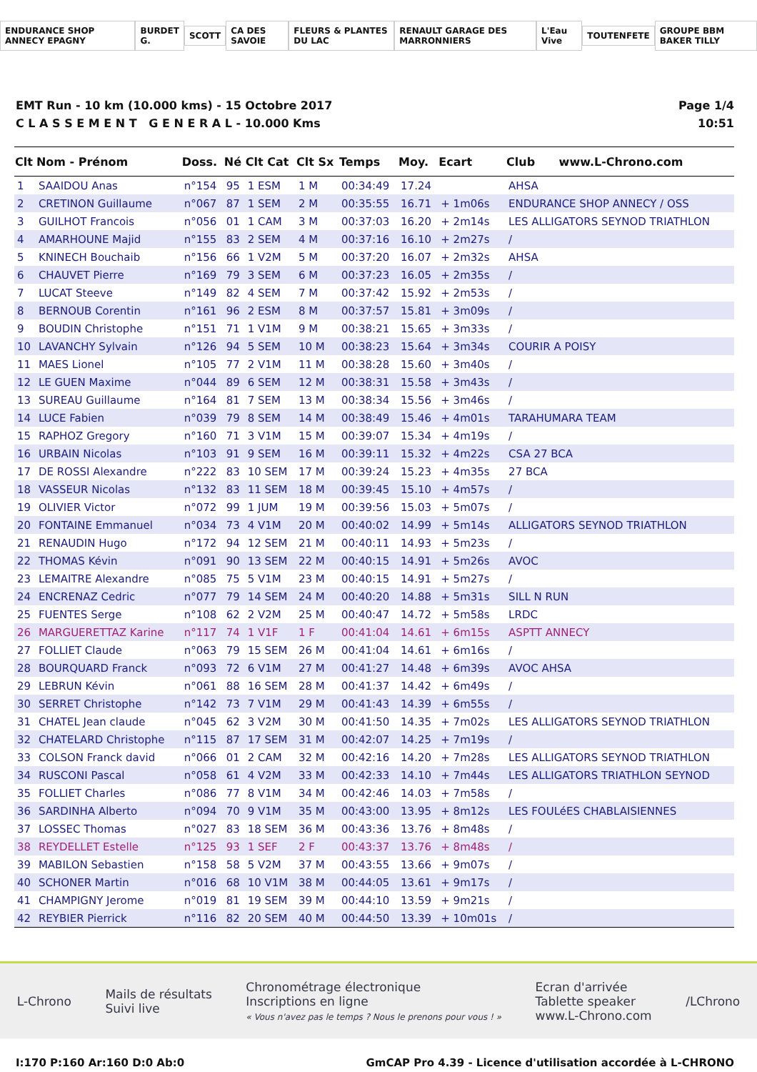ENDURANCE SHOP ANNECY EPAGNY BURDET G. SCOTT CA DES SAVOIE FLEURS & PLANTES DU LAC RENAULT GARAGE DES MARRONNIERS L'Eau Vive TOUTENFETE GROUPE BBM BAKER TILLY
EMT Run - 10 km (10.000 kms) - 15 Octobre 2017
C L A S S E M E N T G E N E R A L - 10.000 Kms
Page 1/4
10:51
| Clt | Nom - Prénom | Doss. | Né | Clt Cat | Clt Sx | Temps | Moy. | Ecart | Club www.L-Chrono.com |
| --- | --- | --- | --- | --- | --- | --- | --- | --- | --- |
| 1 | SAAIDOU Anas | n°154 | 95 | 1 ESM | 1 M | 00:34:49 | 17.24 | | AHSA |
| 2 | CRETINON Guillaume | n°067 | 87 | 1 SEM | 2 M | 00:35:55 | 16.71 | + 1m06s | ENDURANCE SHOP ANNECY / OSS |
| 3 | GUILHOT Francois | n°056 | 01 | 1 CAM | 3 M | 00:37:03 | 16.20 | + 2m14s | LES ALLIGATORS SEYNOD TRIATHLON |
| 4 | AMARHOUNE Majid | n°155 | 83 | 2 SEM | 4 M | 00:37:16 | 16.10 | + 2m27s | / |
| 5 | KNINECH Bouchaib | n°156 | 66 | 1 V2M | 5 M | 00:37:20 | 16.07 | + 2m32s | AHSA |
| 6 | CHAUVET Pierre | n°169 | 79 | 3 SEM | 6 M | 00:37:23 | 16.05 | + 2m35s | / |
| 7 | LUCAT Steeve | n°149 | 82 | 4 SEM | 7 M | 00:37:42 | 15.92 | + 2m53s | / |
| 8 | BERNOUB Corentin | n°161 | 96 | 2 ESM | 8 M | 00:37:57 | 15.81 | + 3m09s | / |
| 9 | BOUDIN Christophe | n°151 | 71 | 1 V1M | 9 M | 00:38:21 | 15.65 | + 3m33s | / |
| 10 | LAVANCHY Sylvain | n°126 | 94 | 5 SEM | 10 M | 00:38:23 | 15.64 | + 3m34s | COURIR A POISY |
| 11 | MAES Lionel | n°105 | 77 | 2 V1M | 11 M | 00:38:28 | 15.60 | + 3m40s | / |
| 12 | LE GUEN Maxime | n°044 | 89 | 6 SEM | 12 M | 00:38:31 | 15.58 | + 3m43s | / |
| 13 | SUREAU Guillaume | n°164 | 81 | 7 SEM | 13 M | 00:38:34 | 15.56 | + 3m46s | / |
| 14 | LUCE Fabien | n°039 | 79 | 8 SEM | 14 M | 00:38:49 | 15.46 | + 4m01s | TARAHUMARA TEAM |
| 15 | RAPHOZ Gregory | n°160 | 71 | 3 V1M | 15 M | 00:39:07 | 15.34 | + 4m19s | / |
| 16 | URBAIN Nicolas | n°103 | 91 | 9 SEM | 16 M | 00:39:11 | 15.32 | + 4m22s | CSA 27 BCA |
| 17 | DE ROSSI Alexandre | n°222 | 83 | 10 SEM | 17 M | 00:39:24 | 15.23 | + 4m35s | 27 BCA |
| 18 | VASSEUR Nicolas | n°132 | 83 | 11 SEM | 18 M | 00:39:45 | 15.10 | + 4m57s | / |
| 19 | OLIVIER Victor | n°072 | 99 | 1 JUM | 19 M | 00:39:56 | 15.03 | + 5m07s | / |
| 20 | FONTAINE Emmanuel | n°034 | 73 | 4 V1M | 20 M | 00:40:02 | 14.99 | + 5m14s | ALLIGATORS SEYNOD TRIATHLON |
| 21 | RENAUDIN Hugo | n°172 | 94 | 12 SEM | 21 M | 00:40:11 | 14.93 | + 5m23s | / |
| 22 | THOMAS Kévin | n°091 | 90 | 13 SEM | 22 M | 00:40:15 | 14.91 | + 5m26s | AVOC |
| 23 | LEMAITRE Alexandre | n°085 | 75 | 5 V1M | 23 M | 00:40:15 | 14.91 | + 5m27s | / |
| 24 | ENCRENAZ Cedric | n°077 | 79 | 14 SEM | 24 M | 00:40:20 | 14.88 | + 5m31s | SILL N RUN |
| 25 | FUENTES Serge | n°108 | 62 | 2 V2M | 25 M | 00:40:47 | 14.72 | + 5m58s | LRDC |
| 26 | MARGUERETTAZ Karine | n°117 | 74 | 1 V1F | 1 F | 00:41:04 | 14.61 | + 6m15s | ASPTT ANNECY |
| 27 | FOLLIET Claude | n°063 | 79 | 15 SEM | 26 M | 00:41:04 | 14.61 | + 6m16s | / |
| 28 | BOURQUARD Franck | n°093 | 72 | 6 V1M | 27 M | 00:41:27 | 14.48 | + 6m39s | AVOC AHSA |
| 29 | LEBRUN Kévin | n°061 | 88 | 16 SEM | 28 M | 00:41:37 | 14.42 | + 6m49s | / |
| 30 | SERRET Christophe | n°142 | 73 | 7 V1M | 29 M | 00:41:43 | 14.39 | + 6m55s | / |
| 31 | CHATEL Jean claude | n°045 | 62 | 3 V2M | 30 M | 00:41:50 | 14.35 | + 7m02s | LES ALLIGATORS SEYNOD TRIATHLON |
| 32 | CHATELARD Christophe | n°115 | 87 | 17 SEM | 31 M | 00:42:07 | 14.25 | + 7m19s | / |
| 33 | COLSON Franck david | n°066 | 01 | 2 CAM | 32 M | 00:42:16 | 14.20 | + 7m28s | LES ALLIGATORS SEYNOD TRIATHLON |
| 34 | RUSCONI Pascal | n°058 | 61 | 4 V2M | 33 M | 00:42:33 | 14.10 | + 7m44s | LES ALLIGATORS TRIATHLON SEYNOD |
| 35 | FOLLIET Charles | n°086 | 77 | 8 V1M | 34 M | 00:42:46 | 14.03 | + 7m58s | / |
| 36 | SARDINHA Alberto | n°094 | 70 | 9 V1M | 35 M | 00:43:00 | 13.95 | + 8m12s | LES FOULéES CHABLAISIENNES |
| 37 | LOSSEC Thomas | n°027 | 83 | 18 SEM | 36 M | 00:43:36 | 13.76 | + 8m48s | / |
| 38 | REYDELLET Estelle | n°125 | 93 | 1 SEF | 2 F | 00:43:37 | 13.76 | + 8m48s | / |
| 39 | MABILON Sebastien | n°158 | 58 | 5 V2M | 37 M | 00:43:55 | 13.66 | + 9m07s | / |
| 40 | SCHONER Martin | n°016 | 68 | 10 V1M | 38 M | 00:44:05 | 13.61 | + 9m17s | / |
| 41 | CHAMPIGNY Jerome | n°019 | 81 | 19 SEM | 39 M | 00:44:10 | 13.59 | + 9m21s | / |
| 42 | REYBIER Pierrick | n°116 | 82 | 20 SEM | 40 M | 00:44:50 | 13.39 | + 10m01s | / |
L-Chrono
Mails de résultats
Suivi live
Chronométrage électronique
Inscriptions en ligne
« Vous n'avez pas le temps ? Nous le prenons pour vous ! »
Ecran d'arrivée
Tablette speaker
www.L-Chrono.com
/LChrono
I:170 P:160 Ar:160 D:0 Ab:0 GmCAP Pro 4.39 - Licence d'utilisation accordée à L-CHRONO